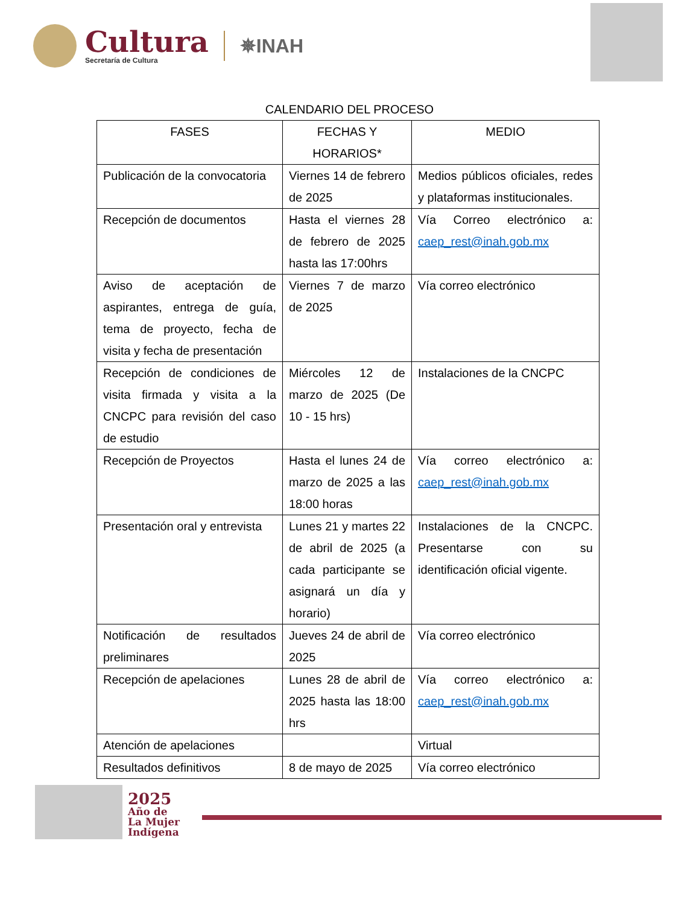Cultura
Secretaría de Cultura
✵INAH
CALENDARIO DEL PROCESO
| FASES | FECHAS Y HORARIOS* | MEDIO |
| --- | --- | --- |
| Publicación de la convocatoria | Viernes 14 de febrero de 2025 | Medios públicos oficiales, redes y plataformas institucionales. |
| Recepción de documentos | Hasta el viernes 28 de febrero de 2025 hasta las 17:00hrs | Vía Correo electrónico a: caep_rest@inah.gob.mx |
| Aviso de aceptación de aspirantes, entrega de guía, tema de proyecto, fecha de visita y fecha de presentación | Viernes 7 de marzo de 2025 | Vía correo electrónico |
| Recepción de condiciones de visita firmada y visita a la CNCPC para revisión del caso de estudio | Miércoles 12 de marzo de 2025 (De 10 - 15 hrs) | Instalaciones de la CNCPC |
| Recepción de Proyectos | Hasta el lunes 24 de marzo de 2025 a las 18:00 horas | Vía correo electrónico a: caep_rest@inah.gob.mx |
| Presentación oral y entrevista | Lunes 21 y martes 22 de abril de 2025 (a cada participante se asignará un día y horario) | Instalaciones de la CNCPC. Presentarse con su identificación oficial vigente. |
| Notificación de resultados preliminares | Jueves 24 de abril de 2025 | Vía correo electrónico |
| Recepción de apelaciones | Lunes 28 de abril de 2025 hasta las 18:00 hrs | Vía correo electrónico a: caep_rest@inah.gob.mx |
| Atención de apelaciones | | Virtual |
| Resultados definitivos | 8 de mayo de 2025 | Vía correo electrónico |
2025
Año de
La Mujer
Indígena